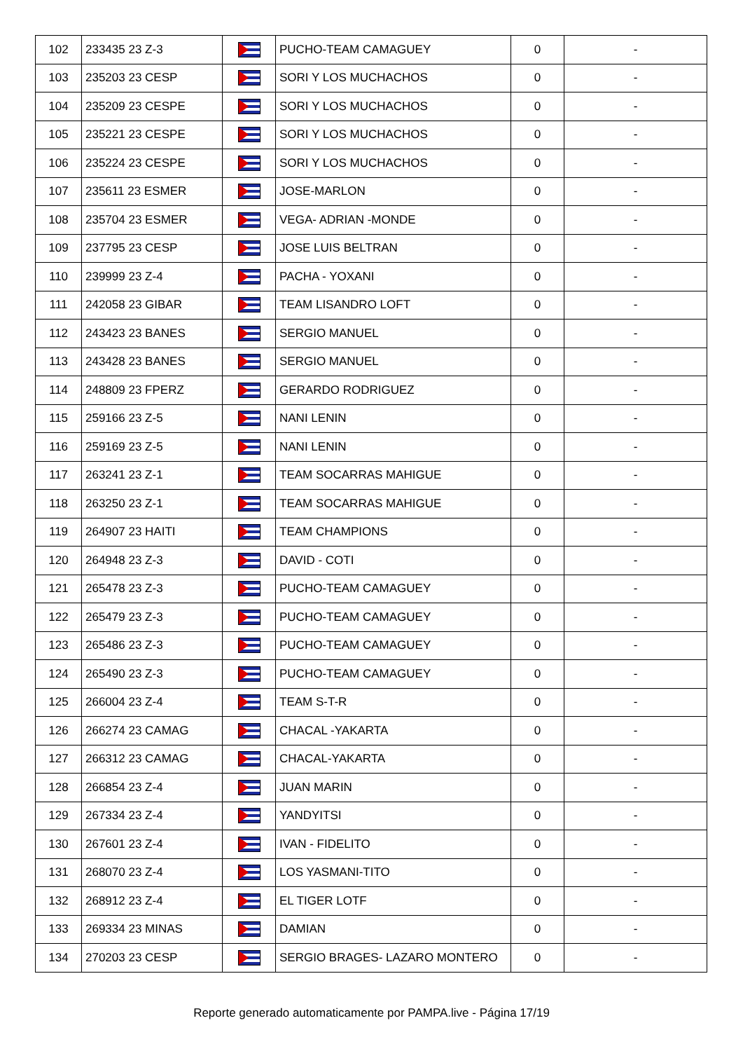| 102 | 233435 23 Z-3 | | PUCHO-TEAM CAMAGUEY | 0 | - |
| 103 | 235203 23 CESP | | SORI Y LOS MUCHACHOS | 0 | - |
| 104 | 235209 23 CESPE | | SORI Y LOS MUCHACHOS | 0 | - |
| 105 | 235221 23 CESPE | | SORI Y LOS MUCHACHOS | 0 | - |
| 106 | 235224 23 CESPE | | SORI Y LOS MUCHACHOS | 0 | - |
| 107 | 235611 23 ESMER | | JOSE-MARLON | 0 | - |
| 108 | 235704 23 ESMER | | VEGA- ADRIAN -MONDE | 0 | - |
| 109 | 237795 23 CESP | | JOSE LUIS BELTRAN | 0 | - |
| 110 | 239999 23 Z-4 | | PACHA - YOXANI | 0 | - |
| 111 | 242058 23 GIBAR | | TEAM LISANDRO LOFT | 0 | - |
| 112 | 243423 23 BANES | | SERGIO MANUEL | 0 | - |
| 113 | 243428 23 BANES | | SERGIO MANUEL | 0 | - |
| 114 | 248809 23 FPERZ | | GERARDO RODRIGUEZ | 0 | - |
| 115 | 259166 23 Z-5 | | NANI LENIN | 0 | - |
| 116 | 259169 23 Z-5 | | NANI LENIN | 0 | - |
| 117 | 263241 23 Z-1 | | TEAM SOCARRAS MAHIGUE | 0 | - |
| 118 | 263250 23 Z-1 | | TEAM SOCARRAS MAHIGUE | 0 | - |
| 119 | 264907 23 HAITI | | TEAM CHAMPIONS | 0 | - |
| 120 | 264948 23 Z-3 | | DAVID - COTI | 0 | - |
| 121 | 265478 23 Z-3 | | PUCHO-TEAM CAMAGUEY | 0 | - |
| 122 | 265479 23 Z-3 | | PUCHO-TEAM CAMAGUEY | 0 | - |
| 123 | 265486 23 Z-3 | | PUCHO-TEAM CAMAGUEY | 0 | - |
| 124 | 265490 23 Z-3 | | PUCHO-TEAM CAMAGUEY | 0 | - |
| 125 | 266004 23 Z-4 | | TEAM S-T-R | 0 | - |
| 126 | 266274 23 CAMAG | | CHACAL -YAKARTA | 0 | - |
| 127 | 266312 23 CAMAG | | CHACAL-YAKARTA | 0 | - |
| 128 | 266854 23 Z-4 | | JUAN MARIN | 0 | - |
| 129 | 267334 23 Z-4 | | YANDYITSI | 0 | - |
| 130 | 267601 23 Z-4 | | IVAN - FIDELITO | 0 | - |
| 131 | 268070 23 Z-4 | | LOS YASMANI-TITO | 0 | - |
| 132 | 268912 23 Z-4 | | EL TIGER LOTF | 0 | - |
| 133 | 269334 23 MINAS | | DAMIAN | 0 | - |
| 134 | 270203 23 CESP | | SERGIO BRAGES- LAZARO MONTERO | 0 | - |
Reporte generado automaticamente por PAMPA.live - Página 17/19